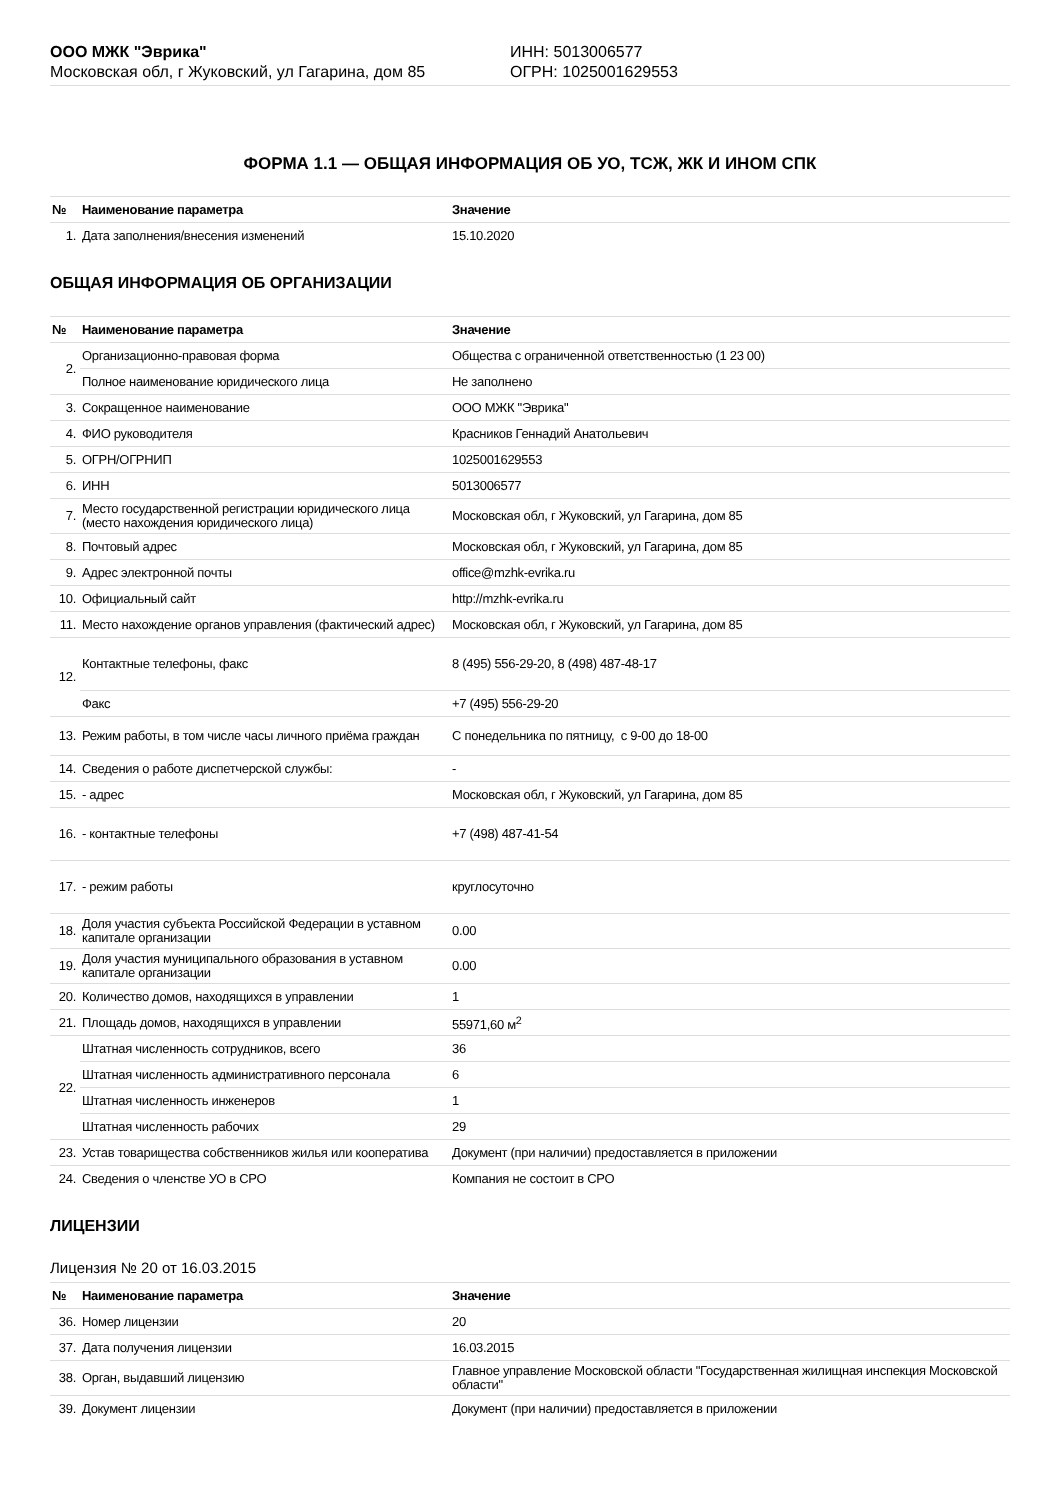ООО МЖК "Эврика"
Московская обл, г Жуковский, ул Гагарина, дом 85
ИНН: 5013006577
ОГРН: 1025001629553
ФОРМА 1.1 — ОБЩАЯ ИНФОРМАЦИЯ ОБ УО, ТСЖ, ЖК И ИНОМ СПК
| № | Наименование параметра | Значение |
| --- | --- | --- |
| 1. | Дата заполнения/внесения изменений | 15.10.2020 |
ОБЩАЯ ИНФОРМАЦИЯ ОБ ОРГАНИЗАЦИИ
| № | Наименование параметра | Значение |
| --- | --- | --- |
| 2. | Организационно-правовая форма | Общества с ограниченной ответственностью (1 23 00) |
| | Полное наименование юридического лица | Не заполнено |
| 3. | Сокращенное наименование | ООО МЖК "Эврика" |
| 4. | ФИО руководителя | Красников Геннадий Анатольевич |
| 5. | ОГРН/ОГРНИП | 1025001629553 |
| 6. | ИНН | 5013006577 |
| 7. | Место государственной регистрации юридического лица (место нахождения юридического лица) | Московская обл, г Жуковский, ул Гагарина, дом 85 |
| 8. | Почтовый адрес | Московская обл, г Жуковский, ул Гагарина, дом 85 |
| 9. | Адрес электронной почты | office@mzhk-evrika.ru |
| 10. | Официальный сайт | http://mzhk-evrika.ru |
| 11. | Место нахождение органов управления (фактический адрес) | Московская обл, г Жуковский, ул Гагарина, дом 85 |
| 12. | Контактные телефоны, факс | 8 (495) 556-29-20, 8 (498) 487-48-17 |
| | Факс | +7 (495) 556-29-20 |
| 13. | Режим работы, в том числе часы личного приёма граждан | С понедельника по пятницу, с 9-00 до 18-00 |
| 14. | Сведения о работе диспетчерской службы: | - |
| 15. | - адрес | Московская обл, г Жуковский, ул Гагарина, дом 85 |
| 16. | - контактные телефоны | +7 (498) 487-41-54 |
| 17. | - режим работы | круглосуточно |
| 18. | Доля участия субъекта Российской Федерации в уставном капитале организации | 0.00 |
| 19. | Доля участия муниципального образования в уставном капитале организации | 0.00 |
| 20. | Количество домов, находящихся в управлении | 1 |
| 21. | Площадь домов, находящихся в управлении | 55971,60 м<sup>2</sup> |
| 22. | Штатная численность сотрудников, всего | 36 |
| | Штатная численность административного персонала | 6 |
| | Штатная численность инженеров | 1 |
| | Штатная численность рабочих | 29 |
| 23. | Устав товарищества собственников жилья или кооператива | Документ (при наличии) предоставляется в приложении |
| 24. | Сведения о членстве УО в СРО | Компания не состоит в СРО |
ЛИЦЕНЗИИ
Лицензия № 20 от 16.03.2015
| № | Наименование параметра | Значение |
| --- | --- | --- |
| 36. | Номер лицензии | 20 |
| 37. | Дата получения лицензии | 16.03.2015 |
| 38. | Орган, выдавший лицензию | Главное управление Московской области "Государственная жилищная инспекция Московской области" |
| 39. | Документ лицензии | Документ (при наличии) предоставляется в приложении |